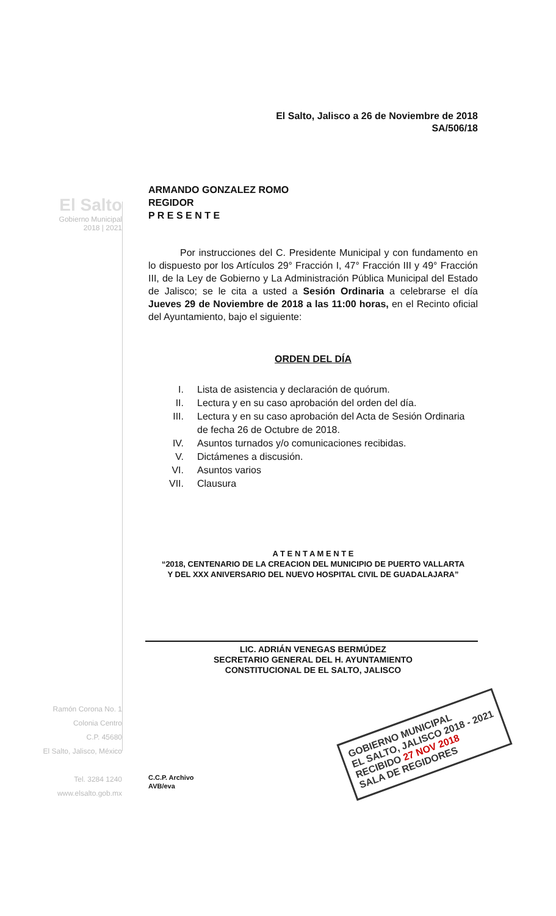El Salto
Gobierno Municipal
2018 | 2021
Ramón Corona No. 1
Colonia Centro
C.P. 45680
El Salto, Jalisco, México
Tel. 3284 1240
www.elsalto.gob.mx
El Salto, Jalisco a 26 de Noviembre de 2018
SA/506/18
ARMANDO GONZALEZ ROMO
REGIDOR
P R E S E N T E
Por instrucciones del C. Presidente Municipal y con fundamento en lo dispuesto por los Artículos 29° Fracción I, 47° Fracción III y 49° Fracción III, de la Ley de Gobierno y La Administración Pública Municipal del Estado de Jalisco; se le cita a usted a Sesión Ordinaria a celebrarse el día Jueves 29 de Noviembre de 2018 a las 11:00 horas, en el Recinto oficial del Ayuntamiento, bajo el siguiente:
ORDEN DEL DÍA
I. Lista de asistencia y declaración de quórum.
II. Lectura y en su caso aprobación del orden del día.
III. Lectura y en su caso aprobación del Acta de Sesión Ordinaria de fecha 26 de Octubre de 2018.
IV. Asuntos turnados y/o comunicaciones recibidas.
V. Dictámenes a discusión.
VI. Asuntos varios
VII. Clausura
A T E N T A M E N T E
“2018, CENTENARIO DE LA CREACION DEL MUNICIPIO DE PUERTO VALLARTA
Y DEL XXX ANIVERSARIO DEL NUEVO HOSPITAL CIVIL DE GUADALAJARA”
LIC. ADRIÁN VENEGAS BERMÚDEZ
SECRETARIO GENERAL DEL H. AYUNTAMIENTO
CONSTITUCIONAL DE EL SALTO, JALISCO
C.C.P. Archivo
AVB/eva
GOBIERNO MUNICIPAL
EL SALTO, JALISCO 2018 - 2021
RECIBIDO 27 NOV 2018
SALA DE REGIDORES